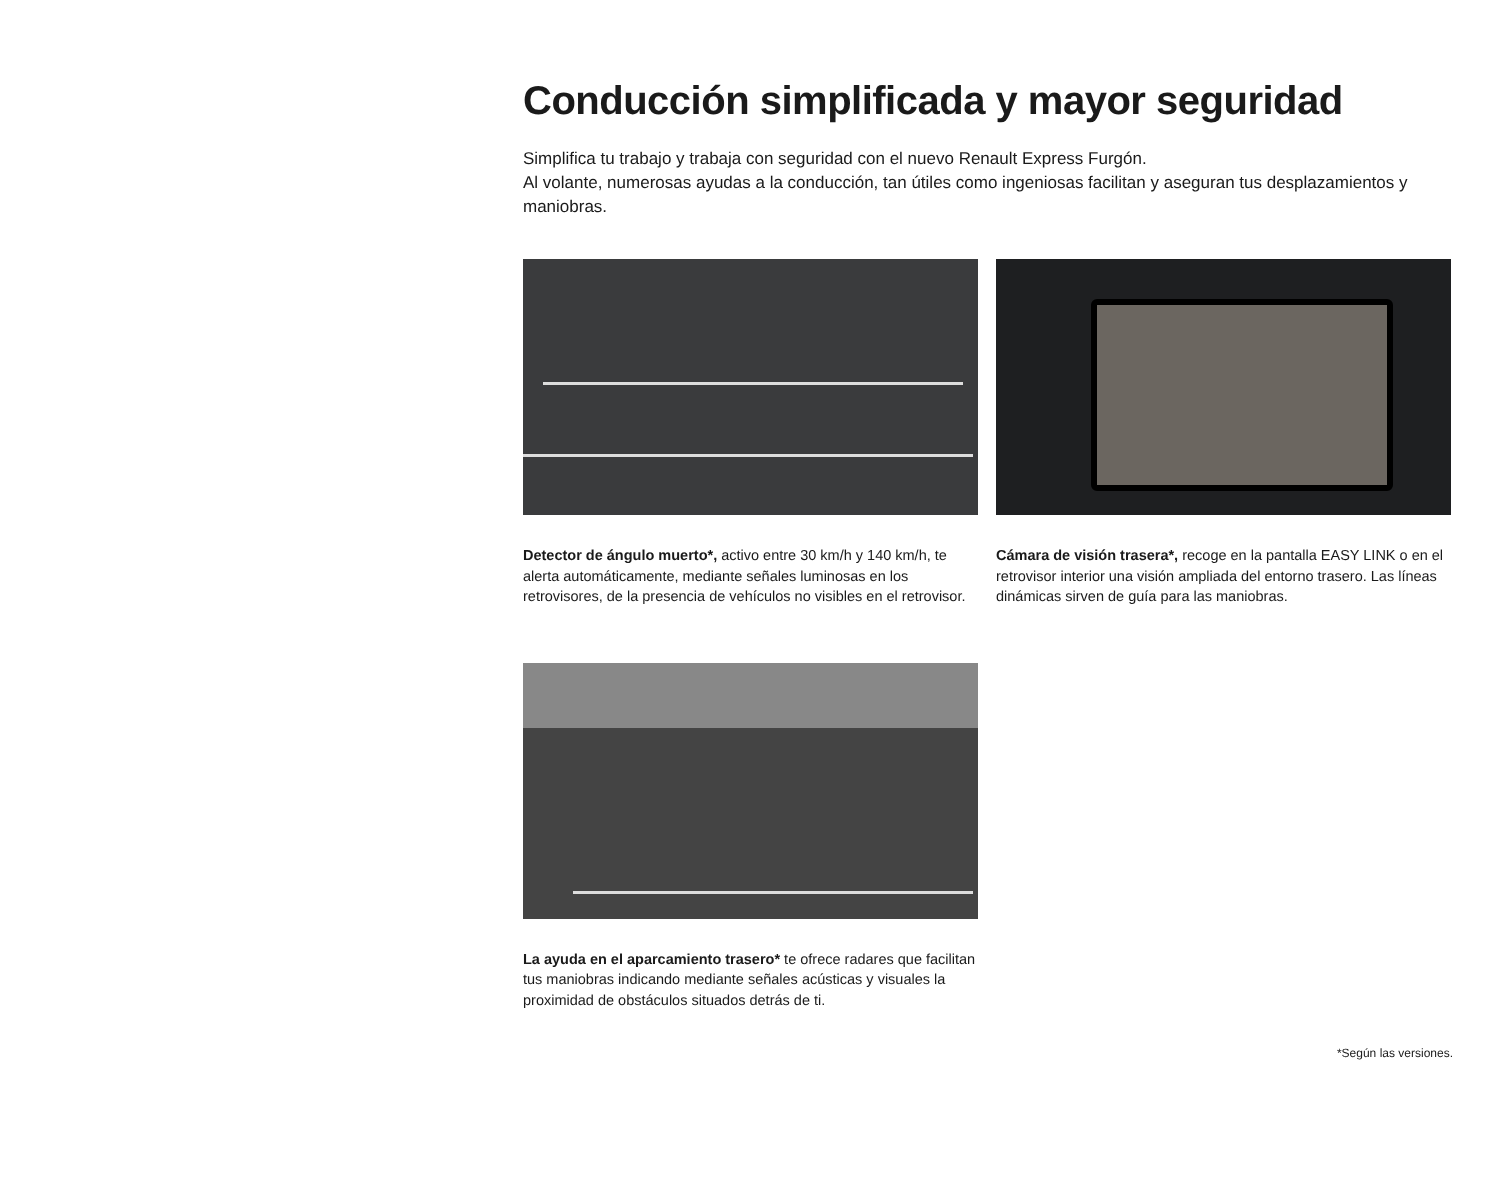Conducción simplificada y mayor seguridad
Simplifica tu trabajo y trabaja con seguridad con el nuevo Renault Express Furgón.
Al volante, numerosas ayudas a la conducción, tan útiles como ingeniosas facilitan y aseguran tus desplazamientos y maniobras.
Detector de ángulo muerto*, activo entre 30 km/h y 140 km/h, te alerta automáticamente, mediante señales luminosas en los retrovisores, de la presencia de vehículos no visibles en el retrovisor.
Cámara de visión trasera*, recoge en la pantalla EASY LINK o en el retrovisor interior una visión ampliada del entorno trasero. Las líneas dinámicas sirven de guía para las maniobras.
La ayuda en el aparcamiento trasero* te ofrece radares que facilitan tus maniobras indicando mediante señales acústicas y visuales la proximidad de obstáculos situados detrás de ti.
*Según las versiones.